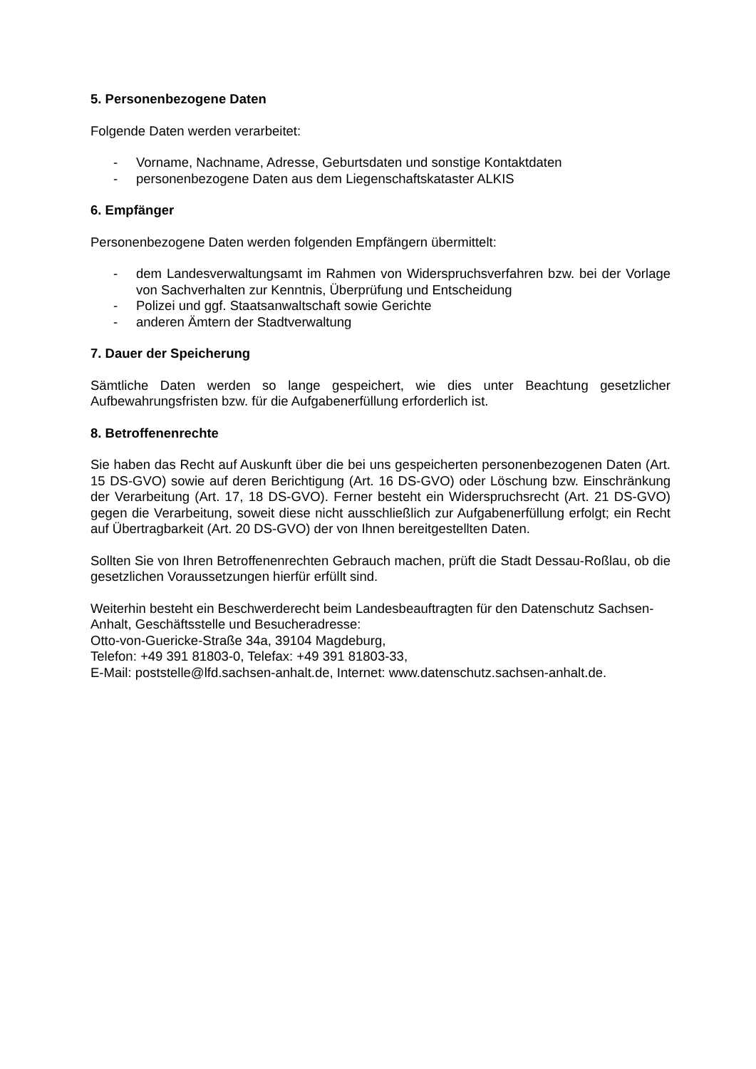5. Personenbezogene Daten
Folgende Daten werden verarbeitet:
- Vorname, Nachname, Adresse, Geburtsdaten und sonstige Kontaktdaten
- personenbezogene Daten aus dem Liegenschaftskataster ALKIS
6. Empfänger
Personenbezogene Daten werden folgenden Empfängern übermittelt:
- dem Landesverwaltungsamt im Rahmen von Widerspruchsverfahren bzw. bei der Vorlage von Sachverhalten zur Kenntnis, Überprüfung und Entscheidung
- Polizei und ggf. Staatsanwaltschaft sowie Gerichte
- anderen Ämtern der Stadtverwaltung
7. Dauer der Speicherung
Sämtliche Daten werden so lange gespeichert, wie dies unter Beachtung gesetzlicher Aufbewahrungsfristen bzw. für die Aufgabenerfüllung erforderlich ist.
8. Betroffenenrechte
Sie haben das Recht auf Auskunft über die bei uns gespeicherten personenbezogenen Daten (Art. 15 DS-GVO) sowie auf deren Berichtigung (Art. 16 DS-GVO) oder Löschung bzw. Einschränkung der Verarbeitung (Art. 17, 18 DS-GVO). Ferner besteht ein Widerspruchsrecht (Art. 21 DS-GVO) gegen die Verarbeitung, soweit diese nicht ausschließlich zur Aufgabenerfüllung erfolgt; ein Recht auf Übertragbarkeit (Art. 20 DS-GVO) der von Ihnen bereitgestellten Daten.
Sollten Sie von Ihren Betroffenenrechten Gebrauch machen, prüft die Stadt Dessau-Roßlau, ob die gesetzlichen Voraussetzungen hierfür erfüllt sind.
Weiterhin besteht ein Beschwerderecht beim Landesbeauftragten für den Datenschutz Sachsen-Anhalt, Geschäftsstelle und Besucheradresse:
Otto-von-Guericke-Straße 34a, 39104 Magdeburg,
Telefon: +49 391 81803-0, Telefax: +49 391 81803-33,
E-Mail: poststelle@lfd.sachsen-anhalt.de, Internet: www.datenschutz.sachsen-anhalt.de.